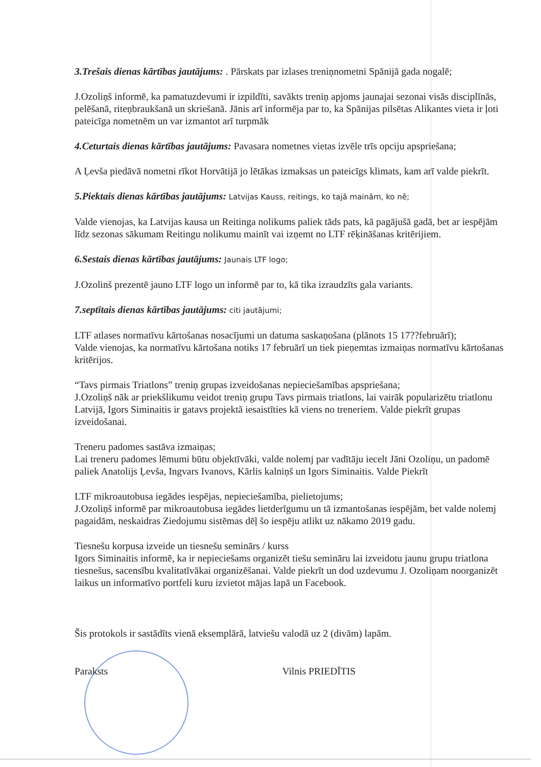3.Trešais dienas kārtības jautājums: . Pārskats par izlases treniņnometni Spānijā gada nogalē;
J.Ozoliņš informē, ka pamatuzdevumi ir izpildīti, savākts treniņ apjoms jaunajai sezonai visās disciplīnās, pelēšanā, riteņbraukšanā un skriešanā. Jānis arī informēja par to, ka Spānijas pilsētas Alikantes vieta ir ļoti pateicīga nometnēm un var izmantot arī turpmāk
4.Ceturtais dienas kārtības jautājums: Pavasara nometnes vietas izvēle trīs opciju apspriešana;
A Ļevša piedāvā nometni rīkot Horvātijā jo lētākas izmaksas un pateicīgs klimats, kam arī valde piekrīt.
5.Piektais dienas kārtības jautājums: Latvijas Kauss, reitings, ko tajā mainām, ko nē;
Valde vienojas, ka Latvijas kausa un Reitinga nolikums paliek tāds pats, kā pagājušā gadā, bet ar iespējām līdz sezonas sākumam Reitingu nolikumu mainīt vai izņemt no LTF rēķināšanas kritērijiem.
6.Sestais dienas kārtības jautājums: Jaunais LTF logo;
J.Ozolinš prezentē jauno LTF logo un informē par to, kā tika izraudzīts gala variants.
7.septītais dienas kārtības jautājums: citi jautājumi;
LTF atlases normatīvu kārtošanas nosacījumi un datuma saskaņošana (plānots 15 17??februārī);
Valde vienojas, ka normatīvu kārtošana notiks 17 februārī un tiek pieņemtas izmaiņas normatīvu kārtošanas kritērijos.
“Tavs pirmais Triatlons” treniņ grupas izveidošanas nepieciešamības apspriešana;
J.Ozoliņš nāk ar priekšlikumu veidot treniņ grupu Tavs pirmais triatlons, lai vairāk popularizētu triatlonu Latvijā, Igors Siminaitis ir gatavs projektā iesaistīties kā viens no treneriem. Valde piekrīt grupas izveidošanai.
Treneru padomes sastāva izmaiņas;
Lai treneru padomes lēmumi būtu objektīvāki, valde nolemj par vadītāju iecelt Jāni Ozoliņu, un padomē paliek Anatolijs Ļevša, Ingvars Ivanovs, Kārlis kalniņš un Igors Siminaitis. Valde Piekrīt
LTF mikroautobusa iegādes iespējas, nepieciešamība, pielietojums;
J.Ozoliņš informē par mikroautobusa iegādes lietderīgumu un tā izmantošanas iespējām, bet valde nolemj pagaidām, neskaidras Ziedojumu sistēmas dēļ šo iespēju atlikt uz nākamo 2019 gadu.
Tiesnešu korpusa izveide un tiesnešu seminārs / kurss
Igors Siminaitis informē, ka ir nepieciešams organizēt tiešu semināru lai izveidotu jaunu grupu triatlona tiesnešus, sacensību kvalitatīvākai organizēšanai. Valde piekrīt un dod uzdevumu J. Ozoliņam noorganizēt laikus un informatīvo portfeli kuru izvietot mājas lapā un Facebook.
Šis protokols ir sastādīts vienā eksemplārā, latviešu valodā uz 2 (divām) lapām.
Paraksts Vilnis PRIEDĪTIS